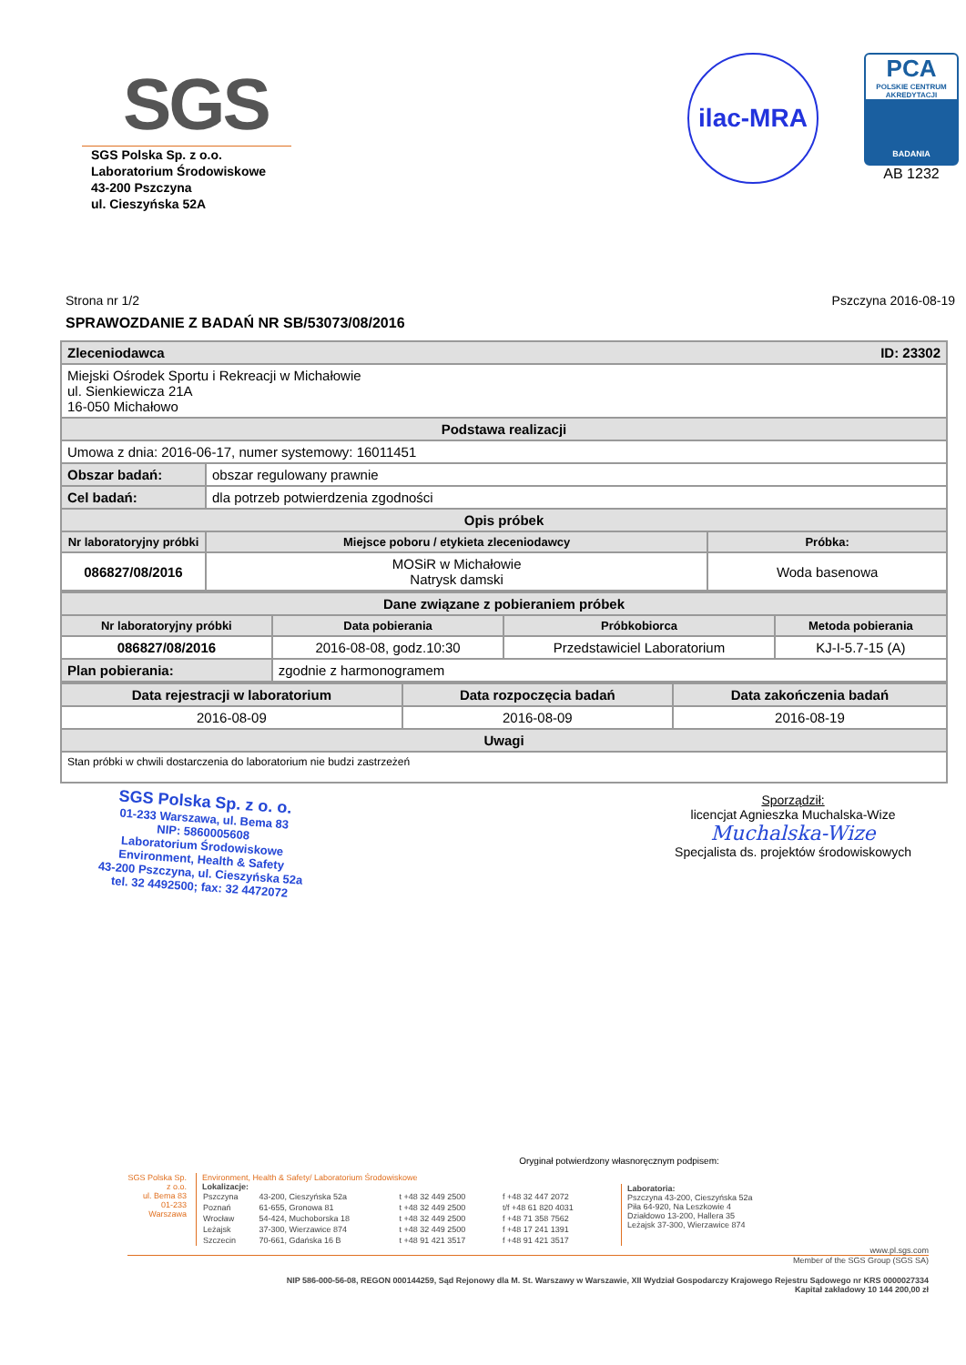SGS
SGS Polska Sp. z o.o.
Laboratorium Środowiskowe
43-200 Pszczyna
ul. Cieszyńska 52A
ilac-MRA
PCA
POLSKIE CENTRUM AKREDYTACJI
BADANIA
AB 1232
Strona nr 1/2 Pszczyna 2016-08-19
SPRAWOZDANIE Z BADAŃ NR SB/53073/08/2016
| Zleceniodawca ID: 23302 | | |
| --- | --- | --- |
| Miejski Ośrodek Sportu i Rekreacji w Michałowie ul. Sienkiewicza 21A 16-050 Michałowo | | |
| Podstawa realizacji | | |
| Umowa z dnia: 2016-06-17, numer systemowy: 16011451 | | |
| Obszar badań: | obszar regulowany prawnie | |
| Cel badań: | dla potrzeb potwierdzenia zgodności | |
| Opis próbek | | |
| Nr laboratoryjny próbki | Miejsce poboru / etykieta zleceniodawcy | Próbka: |
| 086827/08/2016 | MOSiR w Michałowie Natrysk damski | Woda basenowa |
| Dane związane z pobieraniem próbek | | | |
| --- | --- | --- | --- |
| Nr laboratoryjny próbki | Data pobierania | Próbkobiorca | Metoda pobierania |
| 086827/08/2016 | 2016-08-08, godz.10:30 | Przedstawiciel Laboratorium | KJ-I-5.7-15 (A) |
| Plan pobierania: | zgodnie z harmonogramem | | |
| Data rejestracji w laboratorium | Data rozpoczęcia badań | Data zakończenia badań |
| --- | --- | --- |
| 2016-08-09 | 2016-08-09 | 2016-08-19 |
| Uwagi | | |
| Stan próbki w chwili dostarczenia do laboratorium nie budzi zastrzeżeń | | |
SGS Polska Sp. z o. o.
01-233 Warszawa, ul. Bema 83
NIP: 5860005608
Laboratorium Środowiskowe
Environment, Health & Safety
43-200 Pszczyna, ul. Cieszyńska 52a
tel. 32 4492500; fax: 32 4472072
Sporządził:
licencjat Agnieszka Muchalska-Wize
Muchalska-Wize
Specjalista ds. projektów środowiskowych
Oryginał potwierdzony własnoręcznym podpisem:
SGS Polska Sp. z o.o.
ul. Bema 83
01-233 Warszawa
Environment, Health & Safety/ Laboratorium Środowiskowe
Lokalizacje:
| Pszczyna | 43-200, Cieszyńska 52a | t +48 32 449 2500 | f +48 32 447 2072 |
| Poznań | 61-655, Gronowa 81 | t +48 32 449 2500 | t/f +48 61 820 4031 |
| Wrocław | 54-424, Muchoborska 18 | t +48 32 449 2500 | f +48 71 358 7562 |
| Leżajsk | 37-300, Wierzawice 874 | t +48 32 449 2500 | f +48 17 241 1391 |
| Szczecin | 70-661, Gdańska 16 B | t +48 91 421 3517 | f +48 91 421 3517 |
Laboratoria:
Pszczyna 43-200, Cieszyńska 52a
Piła 64-920, Na Leszkowie 4
Działdowo 13-200, Hallera 35
Leżajsk 37-300, Wierzawice 874
www.pl.sgs.com
Member of the SGS Group (SGS SA)
NIP 586-000-56-08, REGON 000144259, Sąd Rejonowy dla M. St. Warszawy w Warszawie, XII Wydział Gospodarczy Krajowego Rejestru Sądowego nr KRS 0000027334
Kapitał zakładowy 10 144 200,00 zł